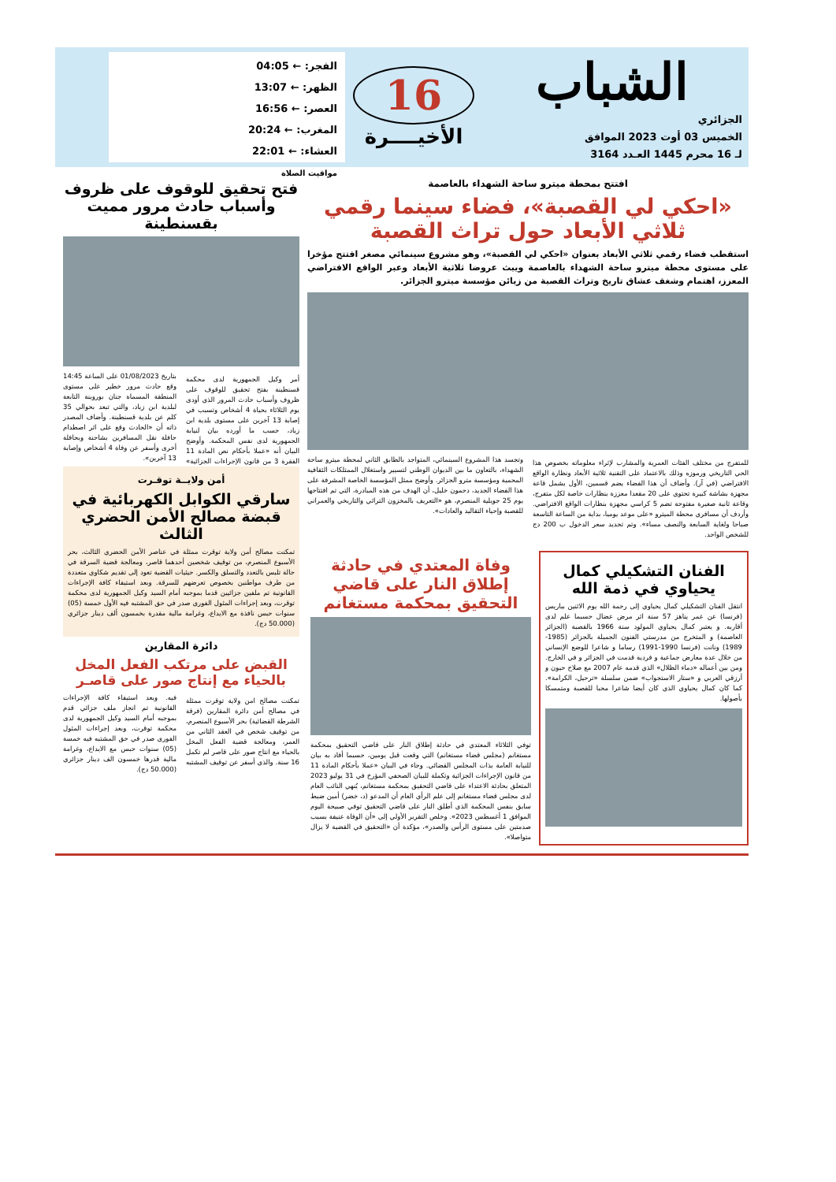الشباب
الجزائري
الخميس 03 أوت 2023 الموافق
لـ 16 محرم 1445 العـدد 3164
16
الأخيــــرة
الفجر: ← 04:05
الظهر: ← 13:07
العصر: ← 16:56
المغرب: ← 20:24
العشاء: ← 22:01
مواقيت الصلاة
افتتح بمحطة ميترو ساحة الشهداء بالعاصمة
«احكي لي القصبة»، فضاء سينما رقمي ثلاثي الأبعاد حول تراث القصبة
استقطب فضاء رقمي ثلاثي الأبعاد بعنوان «احكي لي القصبة»، وهو مشروع سينمائي مصغر افتتح مؤخرا على مستوى محطة ميترو ساحة الشهداء بالعاصمة ويبث عروضا ثلاثية الأبعاد وعبر الواقع الافتراضي المعزز، اهتمام وشغف عشاق تاريخ وتراث القصبة من زبائن مؤسسة ميترو الجزائر.
للمتفرج من مختلف الفئات العمرية والمشارب لإثراء معلوماته بخصوص هذا الحي التاريخي ورموزه وذلك بالاعتماد على التقنية ثلاثية الأبعاد ونظارة الواقع الافتراضي (في آر). وأضاف أن هذا الفضاء يضم قسمين، الأول يشمل قاعة مجهزة بشاشة كبيرة تحتوي على 20 مقعدا معززة بنظارات خاصة لكل متفرج، وقاعة ثانية صغيرة مفتوحة تضم 5 كراسي مجهزة بنظارات الواقع الافتراضي. وأردف أن مسافري محطة الميترو «على موعد يوميا، بداية من الساعة التاسعة صباحا ولغاية السابعة والنصف مساء». وتم تحديد سعر الدخول ب 200 دج للشخص الواحد.
وتجسد هذا المشروع السينمائي، المتواجد بالطابق الثاني لمحطة ميترو ساحة الشهداء، بالتعاون ما بين الديوان الوطني لتسيير واستغلال الممتلكات الثقافية المحمية ومؤسسة مترو الجزائر. وأوضح ممثل المؤسسة الخاصة المشرفة على هذا الفضاء الجديد، دحمون خليل، أن الهدف من هذه المبادرة، التي تم افتتاحها يوم 25 جويلية المنصرم، هو «التعريف بالمخزون التراثي والتاريخي والعمراني للقصبة وإحياء التقاليد والعادات».
الفنان التشكيلي كمال يحياوي في ذمة الله
انتقل الفنان التشكيلي كمال يحياوي إلى رحمة الله يوم الاثنين بباريس (فرنسا) عن عمر يناهز 57 سنة اثر مرض عضال حسبما علم لدى أقاربه. و يعتبر كمال يحياوي المولود سنة 1966 بالقصبة (الجزائر العاصمة) و المتخرج من مدرستي الفنون الجميلة بالجزائر (1985-1989) ونانت (فرنسا 1990-1991) رساما و شاعرا للوضع الإنساني من خلال عدة معارض جماعية و فردية قدمت في الجزائر و في الخارج. ومن بين أعماله «دماء الظلال» الذي قدمه عام 2007 مع صلاح حيون و أرزقي العربي و «ستار الاستجواب» ضمن سلسلة «ترحيل، الكرامة». كما كان كمال يحياوي الذي كان أيضا شاعرا محبا للقصبة ومتمسكا بأصولها.
وفاة المعتدي في حادثة إطلاق النار على قاضي التحقيق بمحكمة مستغانم
توفي الثلاثاء المعتدي في حادثة إطلاق النار على قاضي التحقيق بمحكمة مستغانم (مجلس قضاء مستغانم) التي وقعت قبل يومين، حسبما أفاد به بيان للنيابة العامة بذات المجلس القضائي. وجاء في البيان «عملا بأحكام المادة 11 من قانون الإجراءات الجزائية وتكملة للبيان الصحفي المؤرخ في 31 يوليو 2023 المتعلق بحادثة الاعتداء على قاضي التحقيق بمحكمة مستغانم، يُنهي النائب العام لدى مجلس قضاء مستغانم إلى علم الرأي العام أن المدعو (د، خضر) أمين ضبط سابق بنفس المحكمة الذي أطلق النار على قاضي التحقيق توفي صبيحة اليوم الموافق 1 أغسطس 2023». وخلص التقرير الأولي إلى «أن الوفاة عنيفة بسبب صدمتين على مستوى الرأس والصدر»، مؤكدة أن «التحقيق في القضية لا يزال متواصلا».
فتح تحقيق للوقوف على ظروف وأسباب حادث مرور مميت بقسنطينة
أمر وكيل الجمهورية لدى محكمة قسنطينة بفتح تحقيق للوقوف على ظروف وأسباب حادث المرور الذي أودى يوم الثلاثاء بحياة 4 أشخاص وتسبب في إصابة 13 آخرين على مستوى بلدية ابن زياد، حسب ما أورده بيان لنيابة الجمهورية لدى نفس المحكمة. وأوضح البيان أنه «عملا بأحكام نص المادة 11 الفقرة 3 من قانون الإجراءات الجزائية» بتاريخ 01/08/2023 على الساعة 14:45 وقع حادث مرور خطير على مستوى المنطقة المسماة جنان بوروينة التابعة لبلدية ابن زياد، والتي تبعد بحوالي 35 كلم عن بلدية قسنطينة. وأضاف المصدر ذاته أن «الحادث وقع على اثر اصطدام حافلة نقل المسافرين بشاحنة وبحافلة أخرى وأسفر عن وفاة 4 أشخاص وإصابة 13 آخرين».
أمن ولايــة توقـرت
سارقي الكوابل الكهربائية في قبضة مصالح الأمن الحضري الثالث
تمكنت مصالح أمن ولاية توقرت ممثلة في عناصر الأمن الحضري الثالث، بحر الأسبوع المنصرم، من توقيف شخصين أحدهما قاصر، ومعالجة قضية السرقة في حالة تلبس بالتعدد والتسلق والكسر. حيثيات القضية تعود إلى تقديم شكاوي متعددة من طرف مواطنين بخصوص تعرضهم للسرقة. وبعد استيفاء كافة الإجراءات القانونية تم ملفين جزائيين قدما بموجبه أمام السيد وكيل الجمهورية لدى محكمة توقرت، وبعد إجراءات المثول الفوري صدر في حق المشتبه فيه الأول خمسة (05) سنوات حبس نافذة مع الايداع، وغرامة مالية مقدرة بخمسون ألف دينار جزائري (50.000 دج).
دائرة المقارين
القبض على مرتكب الفعل المخل بالحياء مع إنتاج صور على قاصـر
تمكنت مصالح امن ولاية توقرت ممثلة في مصالح أمن دائرة المقارين (فرقة الشرطة القضائية) بحر الأسبوع المنصرم، من توقيف شخص في العقد الثاني من العمر، ومعالجة قضية الفعل المخل بالحياء مع انتاج صور على قاصر لم تكمل 16 سنة. والذي أسفر عن توقيف المشتبه فيه. وبعد استيفاء كافة الإجراءات القانونية تم انجاز ملف جزائي قدم بموجبه أمام السيد وكيل الجمهورية لدى محكمة توقرت، وبعد إجراءات المثول الفوري صدر في حق المشتبه فيه خمسة (05) سنوات حبس مع الايداع، وغرامة مالية قدرها خمسون الف دينار جزائري (50.000 دج).